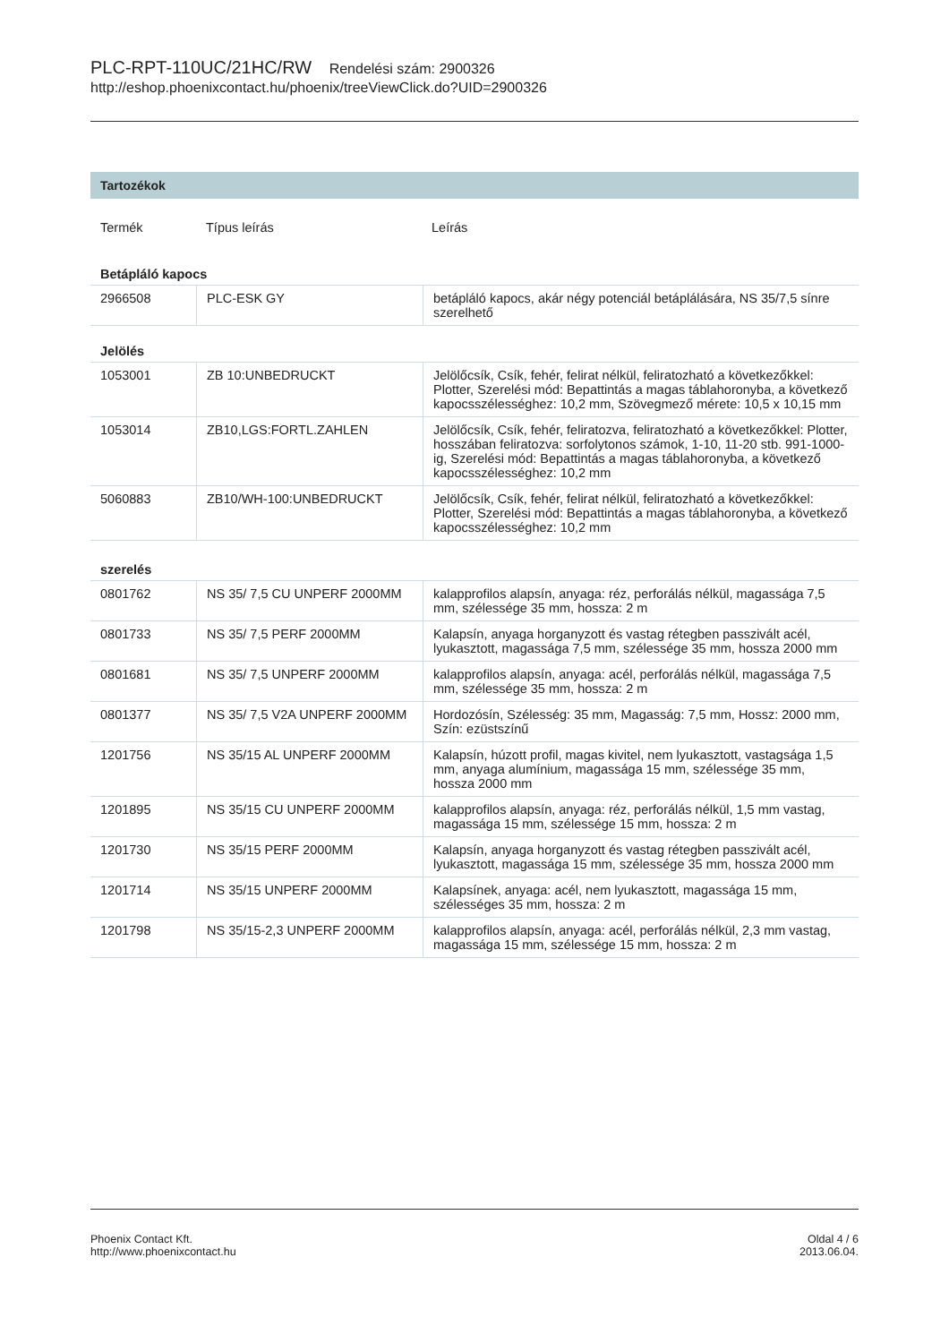PLC-RPT-110UC/21HC/RW Rendelési szám: 2900326
http://eshop.phoenixcontact.hu/phoenix/treeViewClick.do?UID=2900326
Tartozékok
| Termék | Típus leírás | Leírás |
| --- | --- | --- |
Betápláló kapocs
| 2966508 | PLC-ESK GY | betápláló kapocs, akár négy potenciál betáplálására, NS 35/7,5 sínre szerelhető |
Jelölés
| 1053001 | ZB 10:UNBEDRUCKT | Jelölőcsík, Csík, fehér, felirat nélkül, feliratozható a következőkkel: Plotter, Szerelési mód: Bepattintás a magas táblahoronyba, a következő kapocsszélességhez: 10,2 mm, Szövegmező mérete: 10,5 x 10,15 mm |
| 1053014 | ZB10,LGS:FORTL.ZAHLEN | Jelölőcsík, Csík, fehér, feliratozva, feliratozható a következőkkel: Plotter, hosszában feliratozva: sorfolytonos számok, 1-10, 11-20 stb. 991-1000-ig, Szerelési mód: Bepattintás a magas táblahoronyba, a következő kapocsszélességhez: 10,2 mm |
| 5060883 | ZB10/WH-100:UNBEDRUCKT | Jelölőcsík, Csík, fehér, felirat nélkül, feliratozható a következőkkel: Plotter, Szerelési mód: Bepattintás a magas táblahoronyba, a következő kapocsszélességhez: 10,2 mm |
szerelés
| 0801762 | NS 35/ 7,5 CU UNPERF 2000MM | kalapprofilos alapsín, anyaga: réz, perforálás nélkül, magassága 7,5 mm, szélessége 35 mm, hossza: 2 m |
| 0801733 | NS 35/ 7,5 PERF 2000MM | Kalapsín, anyaga horganyzott és vastag rétegben passzivált acél, lyukasztott, magassága 7,5 mm, szélessége 35 mm, hossza 2000 mm |
| 0801681 | NS 35/ 7,5 UNPERF 2000MM | kalapprofilos alapsín, anyaga: acél, perforálás nélkül, magassága 7,5 mm, szélessége 35 mm, hossza: 2 m |
| 0801377 | NS 35/ 7,5 V2A UNPERF 2000MM | Hordozósín, Szélesség: 35 mm, Magasság: 7,5 mm, Hossz: 2000 mm, Szín: ezüstszínű |
| 1201756 | NS 35/15 AL UNPERF 2000MM | Kalapsín, húzott profil, magas kivitel, nem lyukasztott, vastagsága 1,5 mm, anyaga alumínium, magassága 15 mm, szélessége 35 mm, hossza 2000 mm |
| 1201895 | NS 35/15 CU UNPERF 2000MM | kalapprofilos alapsín, anyaga: réz, perforálás nélkül, 1,5 mm vastag, magassága 15 mm, szélessége 15 mm, hossza: 2 m |
| 1201730 | NS 35/15 PERF 2000MM | Kalapsín, anyaga horganyzott és vastag rétegben passzivált acél, lyukasztott, magassága 15 mm, szélessége 35 mm, hossza 2000 mm |
| 1201714 | NS 35/15 UNPERF 2000MM | Kalapsínek, anyaga: acél, nem lyukasztott, magassága 15 mm, szélességes 35 mm, hossza: 2 m |
| 1201798 | NS 35/15-2,3 UNPERF 2000MM | kalapprofilos alapsín, anyaga: acél, perforálás nélkül, 2,3 mm vastag, magassága 15 mm, szélessége 15 mm, hossza: 2 m |
Phoenix Contact Kft.
http://www.phoenixcontact.hu
Oldal 4 / 6
2013.06.04.